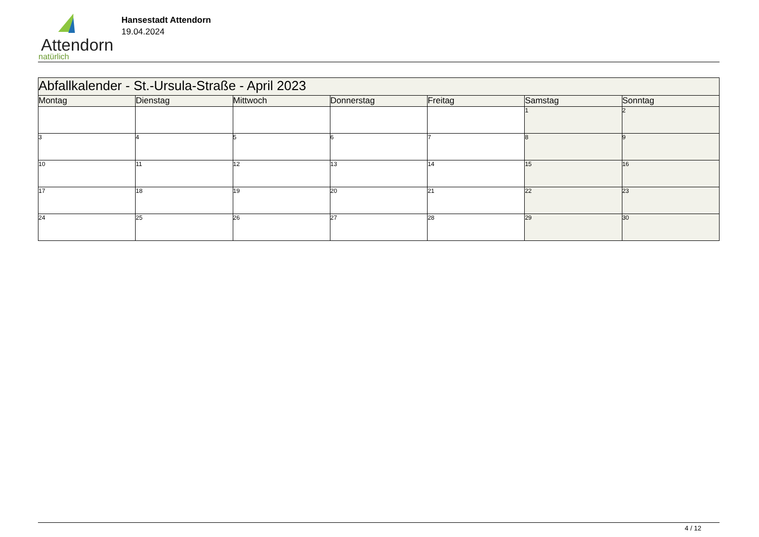Attendorn
natürlich
Hansestadt Attendorn
19.04.2024
| Abfallkalender - St.-Ursula-Straße - April 2023 | | | | | | |
| Montag | Dienstag | Mittwoch | Donnerstag | Freitag | Samstag | Sonntag |
| | | | | | 1 | 2 |
| 3 | 4 | 5 | 6 | 7 | 8 | 9 |
| 10 | 11 | 12 | 13 | 14 | 15 | 16 |
| 17 | 18 | 19 | 20 | 21 | 22 | 23 |
| 24 | 25 | 26 | 27 | 28 | 29 | 30 |
4 / 12